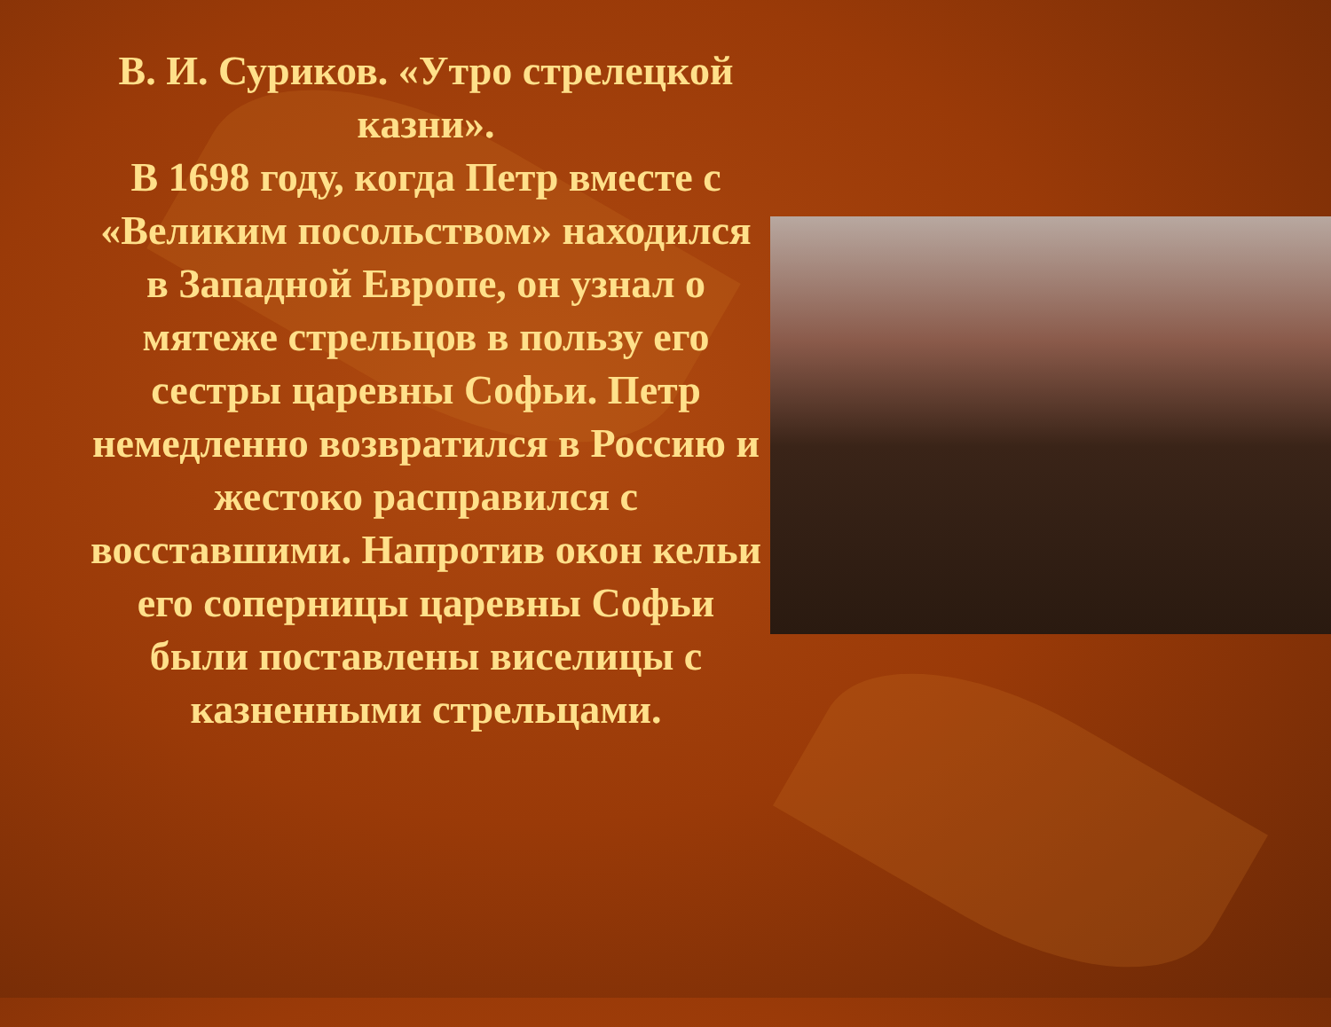В. И. Суриков. «Утро стрелецкой казни».
В 1698 году, когда Петр вместе с «Великим посольством» находился в Западной Европе, он узнал о мятеже стрельцов в пользу его сестры царевны Софьи. Петр немедленно возвратился в Россию и жестоко расправился с восставшими. Напротив окон кельи его соперницы царевны Софьи были поставлены виселицы с казненными стрельцами.